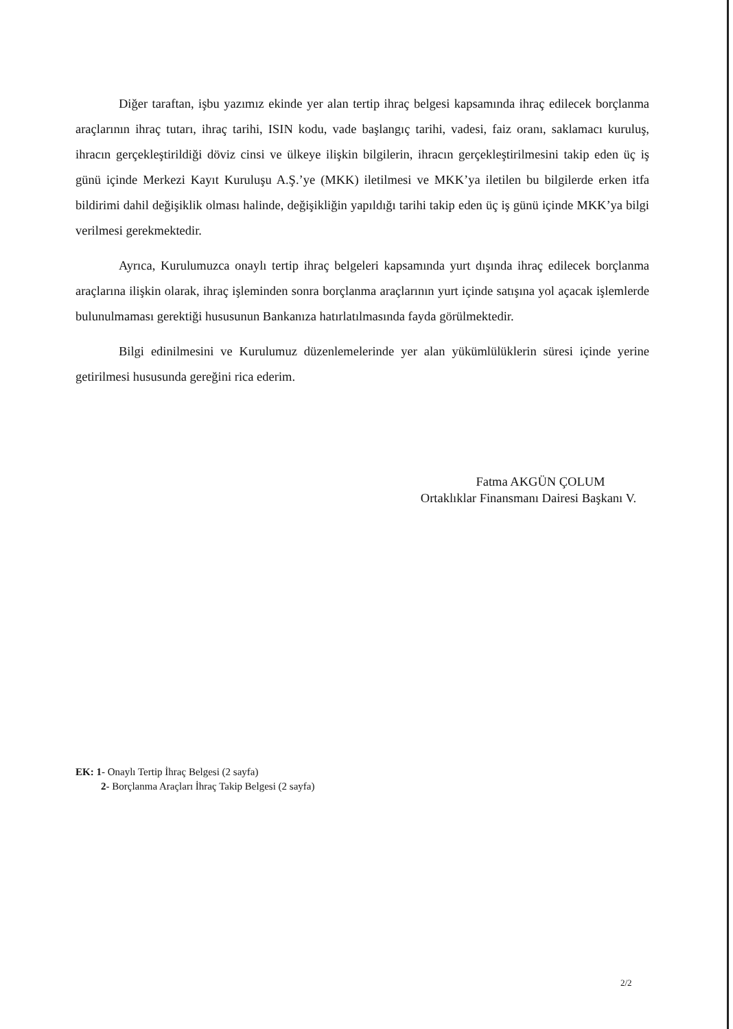Diğer taraftan, işbu yazımız ekinde yer alan tertip ihraç belgesi kapsamında ihraç edilecek borçlanma araçlarının ihraç tutarı, ihraç tarihi, ISIN kodu, vade başlangıç tarihi, vadesi, faiz oranı, saklamacı kuruluş, ihracın gerçekleştirildiği döviz cinsi ve ülkeye ilişkin bilgilerin, ihracın gerçekleştirilmesini takip eden üç iş günü içinde Merkezi Kayıt Kuruluşu A.Ş.’ye (MKK) iletilmesi ve MKK’ya iletilen bu bilgilerde erken itfa bildirimi dahil değişiklik olması halinde, değişikliğin yapıldığı tarihi takip eden üç iş günü içinde MKK’ya bilgi verilmesi gerekmektedir.
Ayrıca, Kurulumuzca onaylı tertip ihraç belgeleri kapsamında yurt dışında ihraç edilecek borçlanma araçlarına ilişkin olarak, ihraç işleminden sonra borçlanma araçlarının yurt içinde satışına yol açacak işlemlerde bulunulmaması gerektiği hususunun Bankanıza hatırlatılmasında fayda görülmektedir.
Bilgi edinilmesini ve Kurulumuz düzenlemelerinde yer alan yükümlülüklerin süresi içinde yerine getirilmesi hususunda gereğini rica ederim.
Fatma AKGÜN ÇOLUM
Ortaklıklar Finansmanı Dairesi Başkanı V.
EK: 1- Onaylı Tertip İhraç Belgesi (2 sayfa)
2- Borçlanma Araçları İhraç Takip Belgesi (2 sayfa)
2/2